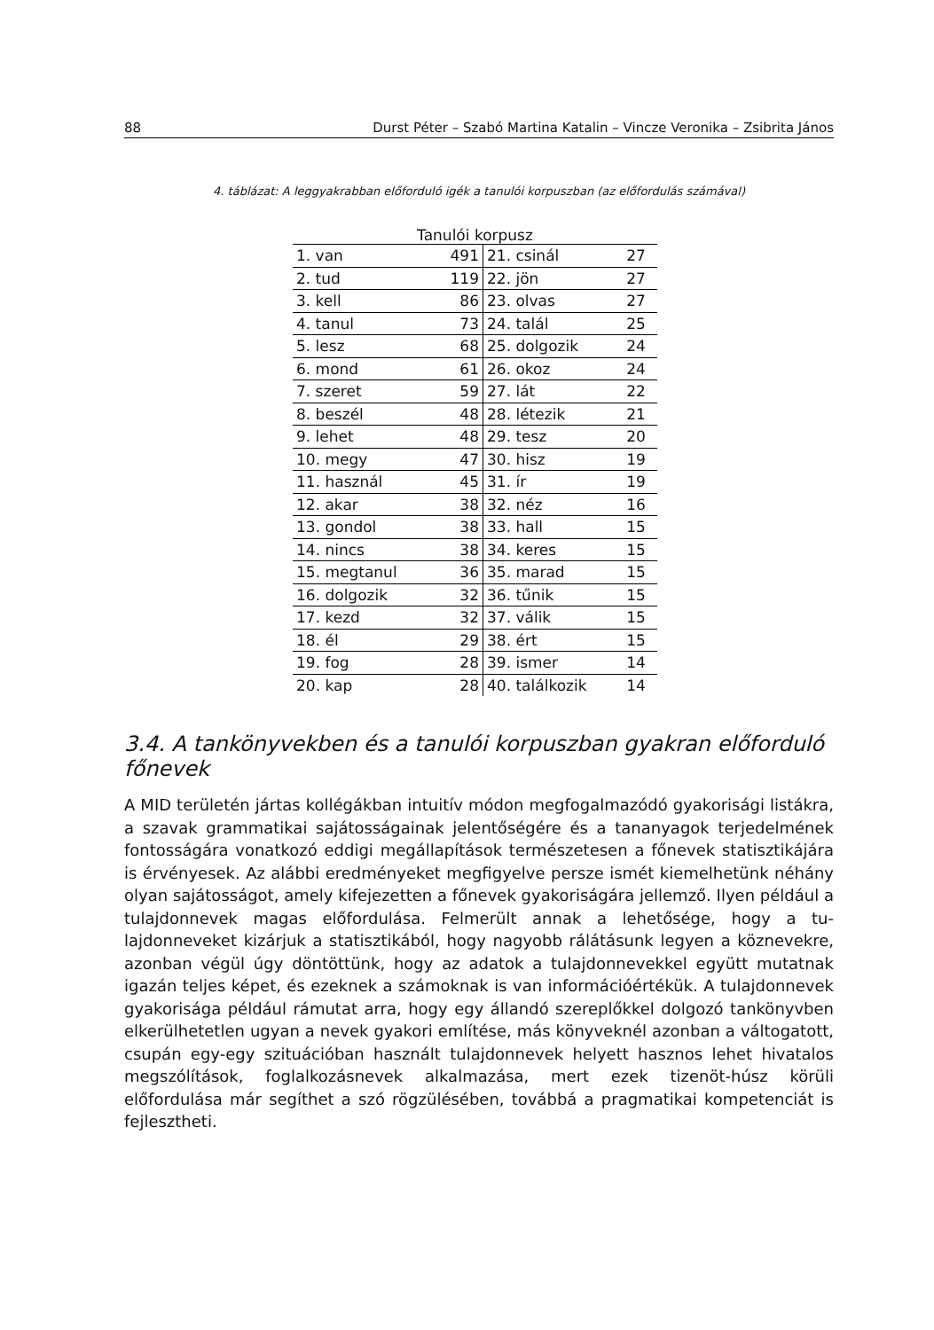88 Durst Péter – Szabó Martina Katalin – Vincze Veronika – Zsibrita János
4. táblázat: A leggyakrabban előforduló igék a tanulói korpuszban (az előfordulás számával)
| Tanulói korpusz | | | |
| --- | --- | --- | --- |
| 1. van | 491 | 21. csinál | 27 |
| 2. tud | 119 | 22. jön | 27 |
| 3. kell | 86 | 23. olvas | 27 |
| 4. tanul | 73 | 24. talál | 25 |
| 5. lesz | 68 | 25. dolgozik | 24 |
| 6. mond | 61 | 26. okoz | 24 |
| 7. szeret | 59 | 27. lát | 22 |
| 8. beszél | 48 | 28. létezik | 21 |
| 9. lehet | 48 | 29. tesz | 20 |
| 10. megy | 47 | 30. hisz | 19 |
| 11. használ | 45 | 31. ír | 19 |
| 12. akar | 38 | 32. néz | 16 |
| 13. gondol | 38 | 33. hall | 15 |
| 14. nincs | 38 | 34. keres | 15 |
| 15. megtanul | 36 | 35. marad | 15 |
| 16. dolgozik | 32 | 36. tűnik | 15 |
| 17. kezd | 32 | 37. válik | 15 |
| 18. él | 29 | 38. ért | 15 |
| 19. fog | 28 | 39. ismer | 14 |
| 20. kap | 28 | 40. találkozik | 14 |
3.4. A tankönyvekben és a tanulói korpuszban gyakran előforduló főnevek
A MID területén jártas kollégákban intuitív módon megfogalmazódó gyakorisági listák­ra, a szavak grammatikai sajátosságainak jelentőségére és a tananyagok terjedelmének fontosságára vonatkozó eddigi megállapítások természetesen a főnevek statisztiká­jára is érvényesek. Az alábbi eredményeket megfigyelve persze ismét kiemelhetünk néhány olyan sajátosságot, amely kifejezetten a főnevek gyakoriságára jellemző. Ilyen például a tulajdonnevek magas előfordulása. Felmerült annak a lehetősége, hogy a tu­lajdonneveket kizárjuk a statisztikából, hogy nagyobb rálátásunk legyen a köznevekre, azonban végül úgy döntöttünk, hogy az adatok a tulajdonnevekkel együtt mutatnak igazán teljes képet, és ezeknek a számoknak is van információértékük. A tulajdonnevek gyakorisága például rámutat arra, hogy egy állandó szereplőkkel dolgozó tankönyv­ben elkerülhetetlen ugyan a nevek gyakori említése, más könyveknél azonban a vál­togatott, csupán egy-egy szituációban használt tulajdonnevek helyett hasznos lehet hivatalos megszólítások, foglalkozásnevek alkalmazása, mert ezek tizenöt-húsz körüli előfordulása már segíthet a szó rögzülésében, továbbá a pragmatikai kompetenciát is fejlesztheti.